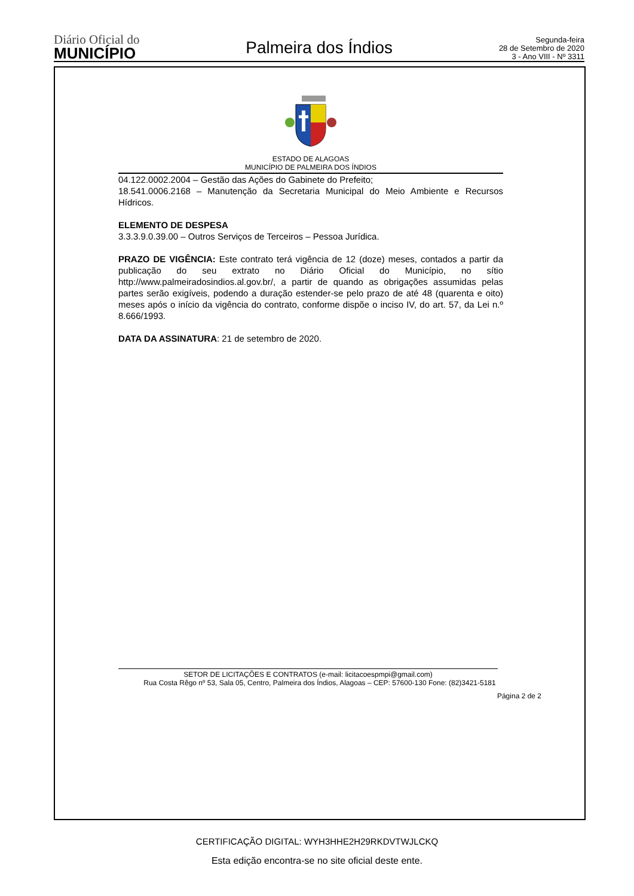Diário Oficial do
MUNICÍPIO
Palmeira dos Índios
Segunda-feira
28 de Setembro de 2020
3 - Ano VIII - Nº 3311
ESTADO DE ALAGOAS
MUNICÍPIO DE PALMEIRA DOS ÍNDIOS
04.122.0002.2004 – Gestão das Ações do Gabinete do Prefeito;
18.541.0006.2168 – Manutenção da Secretaria Municipal do Meio Ambiente e Recursos Hídricos.
ELEMENTO DE DESPESA
3.3.3.9.0.39.00 – Outros Serviços de Terceiros – Pessoa Jurídica.
PRAZO DE VIGÊNCIA: Este contrato terá vigência de 12 (doze) meses, contados a partir da publicação do seu extrato no Diário Oficial do Município, no sítio http://www.palmeiradosindios.al.gov.br/, a partir de quando as obrigações assumidas pelas partes serão exigíveis, podendo a duração estender-se pelo prazo de até 48 (quarenta e oito) meses após o início da vigência do contrato, conforme dispõe o inciso IV, do art. 57, da Lei n.º 8.666/1993.
DATA DA ASSINATURA: 21 de setembro de 2020.
SETOR DE LICITAÇÕES E CONTRATOS (e-mail: licitacoespmpi@gmail.com)
Rua Costa Rêgo nº 53, Sala 05, Centro, Palmeira dos Índios, Alagoas – CEP: 57600-130 Fone: (82)3421-5181
Página 2 de 2
CERTIFICAÇÃO DIGITAL: WYH3HHE2H29RKDVTWJLCKQ
Esta edição encontra-se no site oficial deste ente.